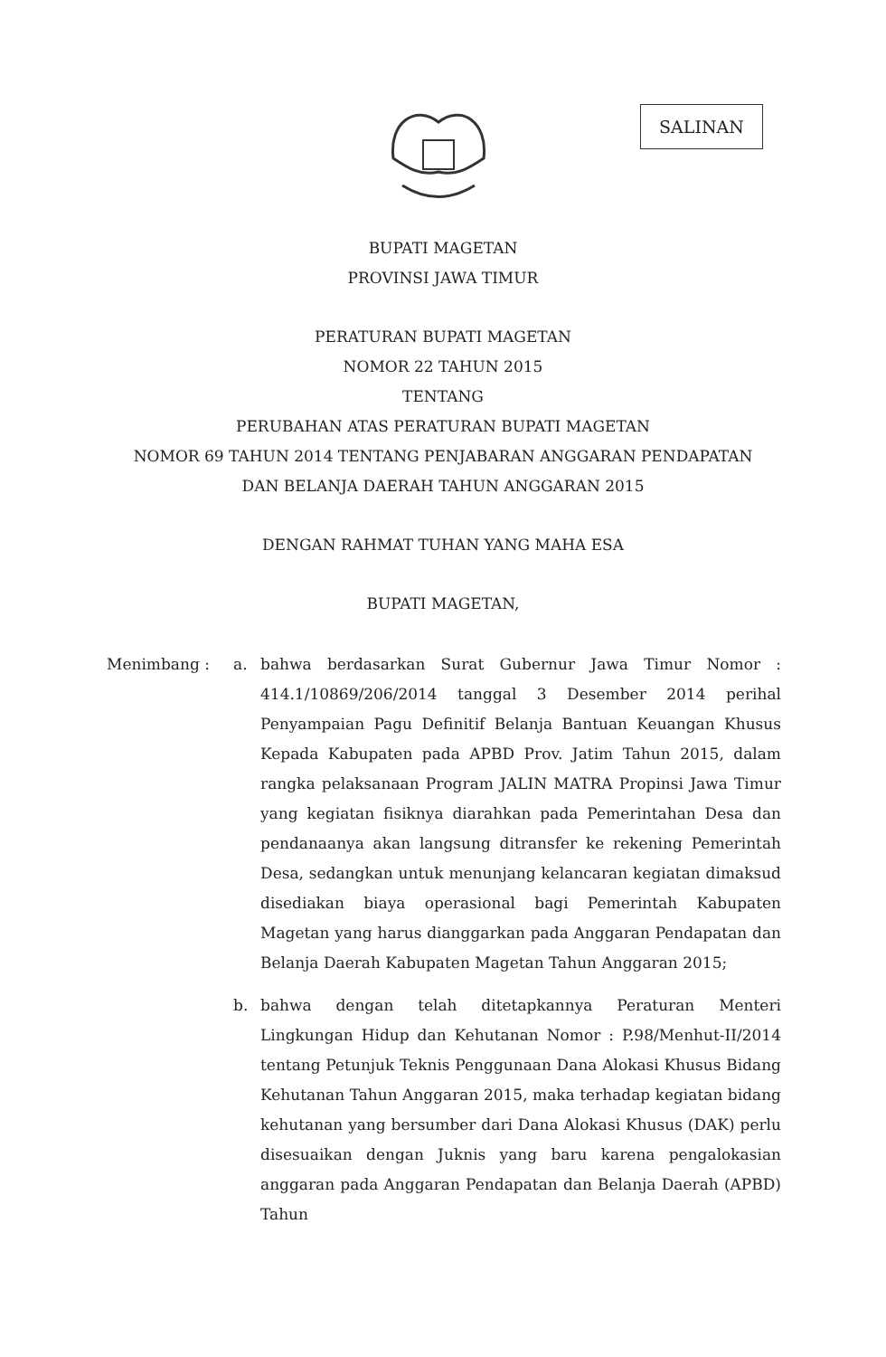SALINAN
BUPATI MAGETAN
PROVINSI JAWA TIMUR
PERATURAN BUPATI MAGETAN
NOMOR 22 TAHUN 2015
TENTANG
PERUBAHAN ATAS PERATURAN BUPATI MAGETAN
NOMOR 69 TAHUN 2014 TENTANG PENJABARAN ANGGARAN PENDAPATAN
DAN BELANJA DAERAH TAHUN ANGGARAN 2015
DENGAN RAHMAT TUHAN YANG MAHA ESA
BUPATI MAGETAN,
Menimbang : a. bahwa berdasarkan Surat Gubernur Jawa Timur Nomor : 414.1/10869/206/2014 tanggal 3 Desember 2014 perihal Penyampaian Pagu Definitif Belanja Bantuan Keuangan Khusus Kepada Kabupaten pada APBD Prov. Jatim Tahun 2015, dalam rangka pelaksanaan Program JALIN MATRA Propinsi Jawa Timur yang kegiatan fisiknya diarahkan pada Pemerintahan Desa dan pendanaanya akan langsung ditransfer ke rekening Pemerintah Desa, sedangkan untuk menunjang kelancaran kegiatan dimaksud disediakan biaya operasional bagi Pemerintah Kabupaten Magetan yang harus dianggarkan pada Anggaran Pendapatan dan Belanja Daerah Kabupaten Magetan Tahun Anggaran 2015;
b. bahwa dengan telah ditetapkannya Peraturan Menteri Lingkungan Hidup dan Kehutanan Nomor : P.98/Menhut-II/2014 tentang Petunjuk Teknis Penggunaan Dana Alokasi Khusus Bidang Kehutanan Tahun Anggaran 2015, maka terhadap kegiatan bidang kehutanan yang bersumber dari Dana Alokasi Khusus (DAK) perlu disesuaikan dengan Juknis yang baru karena pengalokasian anggaran pada Anggaran Pendapatan dan Belanja Daerah (APBD) Tahun